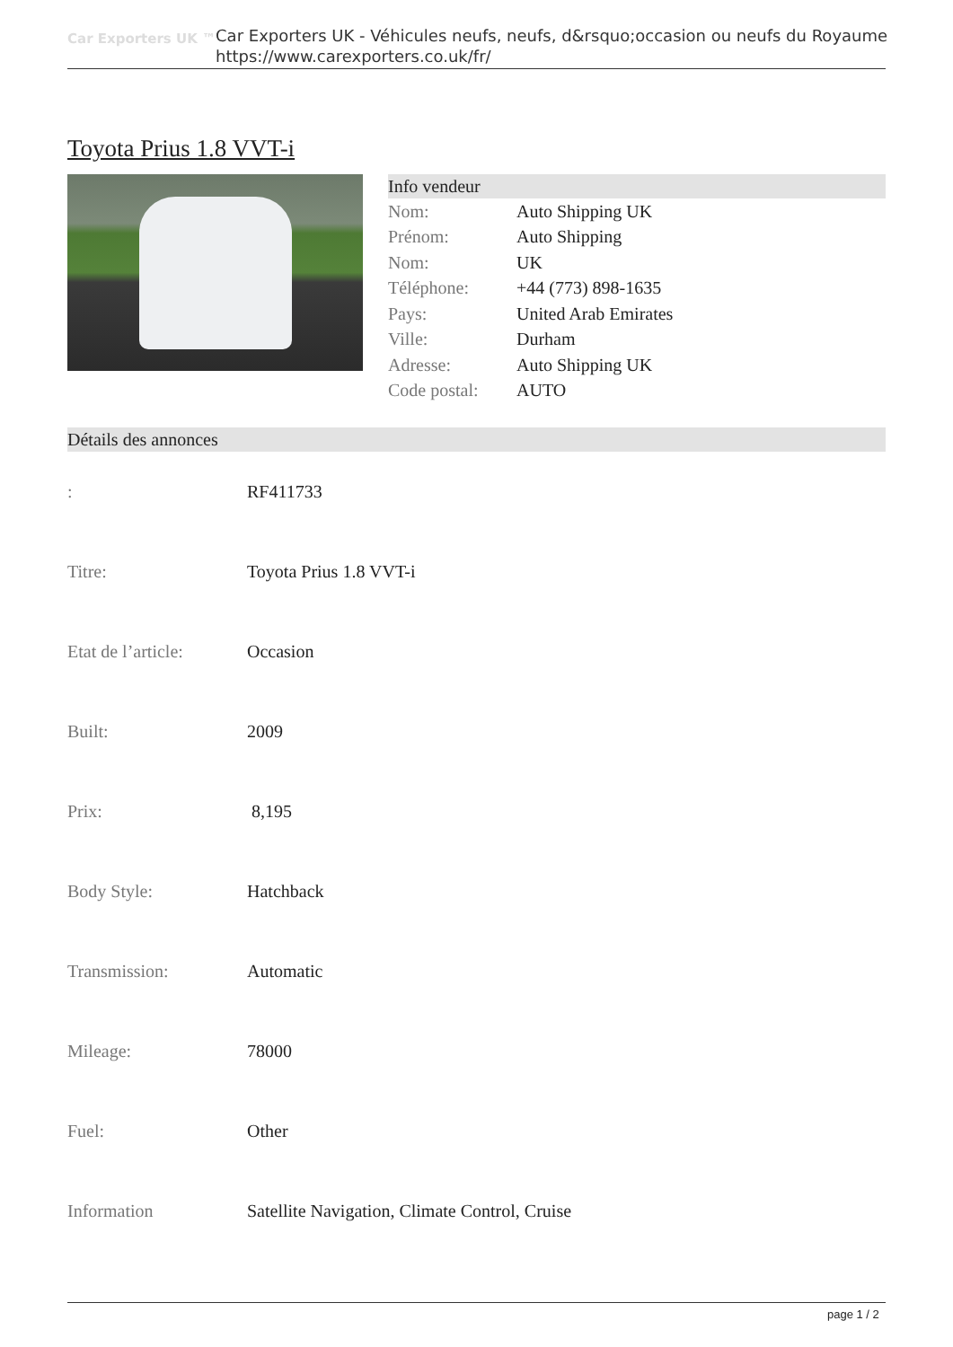Car Exporters UK ™
Car Exporters UK - Véhicules neufs, neufs, d&rsquo;occasion ou neufs du Royaume
https://www.carexporters.co.uk/fr/
Toyota Prius 1.8 VVT-i
Info vendeur
| Nom: | Auto Shipping UK |
| Prénom: | Auto Shipping |
| Nom: | UK |
| Téléphone: | +44 (773) 898-1635 |
| Pays: | United Arab Emirates |
| Ville: | Durham |
| Adresse: | Auto Shipping UK |
| Code postal: | AUTO |
Détails des annonces
| : | RF411733 |
| Titre: | Toyota Prius 1.8 VVT-i |
| Etat de l’article: | Occasion |
| Built: | 2009 |
| Prix: | 8,195 |
| Body Style: | Hatchback |
| Transmission: | Automatic |
| Mileage: | 78000 |
| Fuel: | Other |
| Information | Satellite Navigation, Climate Control, Cruise |
page 1 / 2